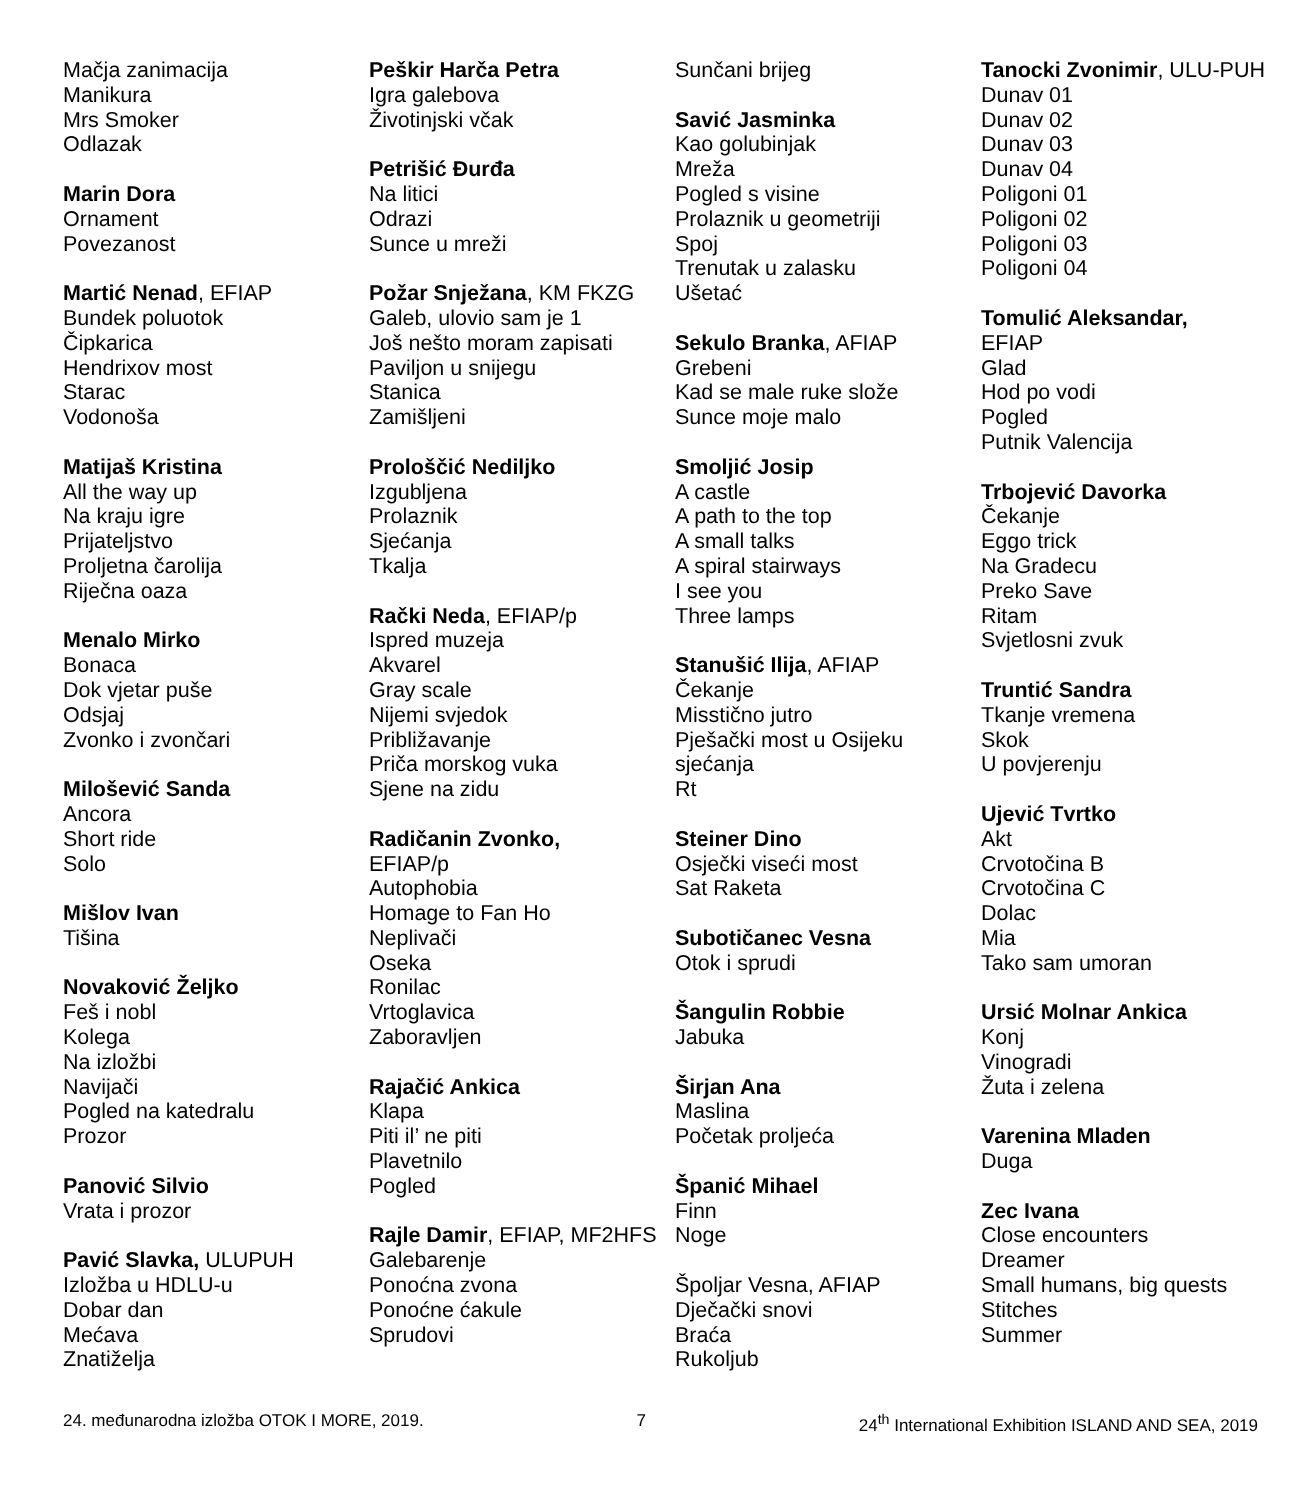Mačja zanimacija
Manikura
Mrs Smoker
Odlazak
Marin Dora
Ornament
Povezanost
Martić Nenad, EFIAP
Bundek poluotok
Čipkarica
Hendrixov most
Starac
Vodonoša
Matijaš Kristina
All the way up
Na kraju igre
Prijateljstvo
Proljetna čarolija
Riječna oaza
Menalo Mirko
Bonaca
Dok vjetar puše
Odsjaj
Zvonko i zvončari
Milošević Sanda
Ancora
Short ride
Solo
Mišlov Ivan
Tišina
Novaković Željko
Feš i nobl
Kolega
Na izložbi
Navijači
Pogled na katedralu
Prozor
Panović Silvio
Vrata i prozor
Pavić Slavka, ULUPUH
Izložba u HDLU-u
Dobar dan
Mećava
Znatiželja
Peškir Harča Petra
Igra galebova
Životinjski včak
Petrišić Đurđa
Na litici
Odrazi
Sunce u mreži
Požar Snježana, KM FKZG
Galeb, ulovio sam je 1
Još nešto moram zapisati
Paviljon u snijegu
Stanica
Zamišljeni
Prološčić Nediljko
Izgubljena
Prolaznik
Sjećanja
Tkalja
Rački Neda, EFIAP/p
Ispred muzeja
Akvarel
Gray scale
Nijemi svjedok
Približavanje
Priča morskog vuka
Sjene na zidu
Radičanin Zvonko,
EFIAP/p
Autophobia
Homage to Fan Ho
Neplivači
Oseka
Ronilac
Vrtoglavica
Zaboravljen
Rajačić Ankica
Klapa
Piti il’ ne piti
Plavetnilo
Pogled
Rajle Damir, EFIAP, MF2HFS
Galebarenje
Ponoćna zvona
Ponoćne ćakule
Sprudovi
Sunčani brijeg
Savić Jasminka
Kao golubinjak
Mreža
Pogled s visine
Prolaznik u geometriji
Spoj
Trenutak u zalasku
Ušetać
Sekulo Branka, AFIAP
Grebeni
Kad se male ruke slože
Sunce moje malo
Smoljić Josip
A castle
A path to the top
A small talks
A spiral stairways
I see you
Three lamps
Stanušić Ilija, AFIAP
Čekanje
Misstično jutro
Pješački most u Osijeku sjećanja
Rt
Steiner Dino
Osječki viseći most
Sat Raketa
Subotičanec Vesna
Otok i sprudi
Šangulin Robbie
Jabuka
Širjan Ana
Maslina
Početak proljeća
Španić Mihael
Finn
Noge
Špoljar Vesna, AFIAP
Dječački snovi
Braća
Rukoljub
Tanocki Zvonimir, ULU-PUH
Dunav 01
Dunav 02
Dunav 03
Dunav 04
Poligoni 01
Poligoni 02
Poligoni 03
Poligoni 04
Tomulić Aleksandar,
EFIAP
Glad
Hod po vodi
Pogled
Putnik Valencija
Trbojević Davorka
Čekanje
Eggo trick
Na Gradecu
Preko Save
Ritam
Svjetlosni zvuk
Truntić Sandra
Tkanje vremena
Skok
U povjerenju
Ujević Tvrtko
Akt
Crvotočina B
Crvotočina C
Dolac
Mia
Tako sam umoran
Ursić Molnar Ankica
Konj
Vinogradi
Žuta i zelena
Varenina Mladen
Duga
Zec Ivana
Close encounters
Dreamer
Small humans, big quests
Stitches
Summer
24. međunarodna izložba OTOK I MORE, 2019. 7 24<sup>th</sup> International Exhibition ISLAND AND SEA, 2019